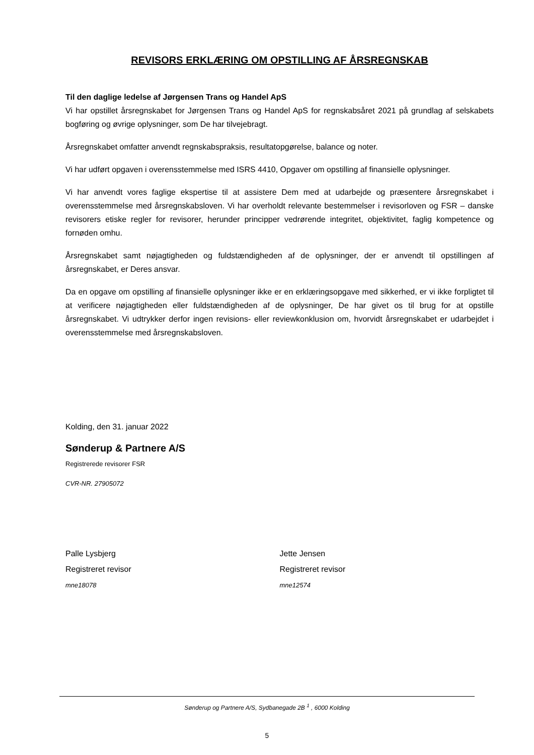REVISORS ERKLÆRING OM OPSTILLING AF ÅRSREGNSKAB
Til den daglige ledelse af Jørgensen Trans og Handel ApS
Vi har opstillet årsregnskabet for Jørgensen Trans og Handel ApS for regnskabsåret 2021 på grundlag af selskabets bogføring og øvrige oplysninger, som De har tilvejebragt.
Årsregnskabet omfatter anvendt regnskabspraksis, resultatopgørelse, balance og noter.
Vi har udført opgaven i overensstemmelse med ISRS 4410, Opgaver om opstilling af finansielle oplysninger.
Vi har anvendt vores faglige ekspertise til at assistere Dem med at udarbejde og præsentere årsregnskabet i overensstemmelse med årsregnskabsloven. Vi har overholdt relevante bestemmelser i revisorloven og FSR – danske revisorers etiske regler for revisorer, herunder principper vedrørende integritet, objektivitet, faglig kompetence og fornøden omhu.
Årsregnskabet samt nøjagtigheden og fuldstændigheden af de oplysninger, der er anvendt til opstillingen af årsregnskabet, er Deres ansvar.
Da en opgave om opstilling af finansielle oplysninger ikke er en erklæringsopgave med sikkerhed, er vi ikke forpligtet til at verificere nøjagtigheden eller fuldstændigheden af de oplysninger, De har givet os til brug for at opstille årsregnskabet. Vi udtrykker derfor ingen revisions- eller reviewkonklusion om, hvorvidt årsregnskabet er udarbejdet i overensstemmelse med årsregnskabsloven.
Kolding, den 31. januar 2022
Sønderup & Partnere A/S
Registrerede revisorer FSR
CVR-NR. 27905072
Palle Lysbjerg
Registreret revisor
mne18078
Jette Jensen
Registreret revisor
mne12574
Sønderup og Partnere A/S, Sydbanegade 2B <sup>1</sup> , 6000 Kolding
5